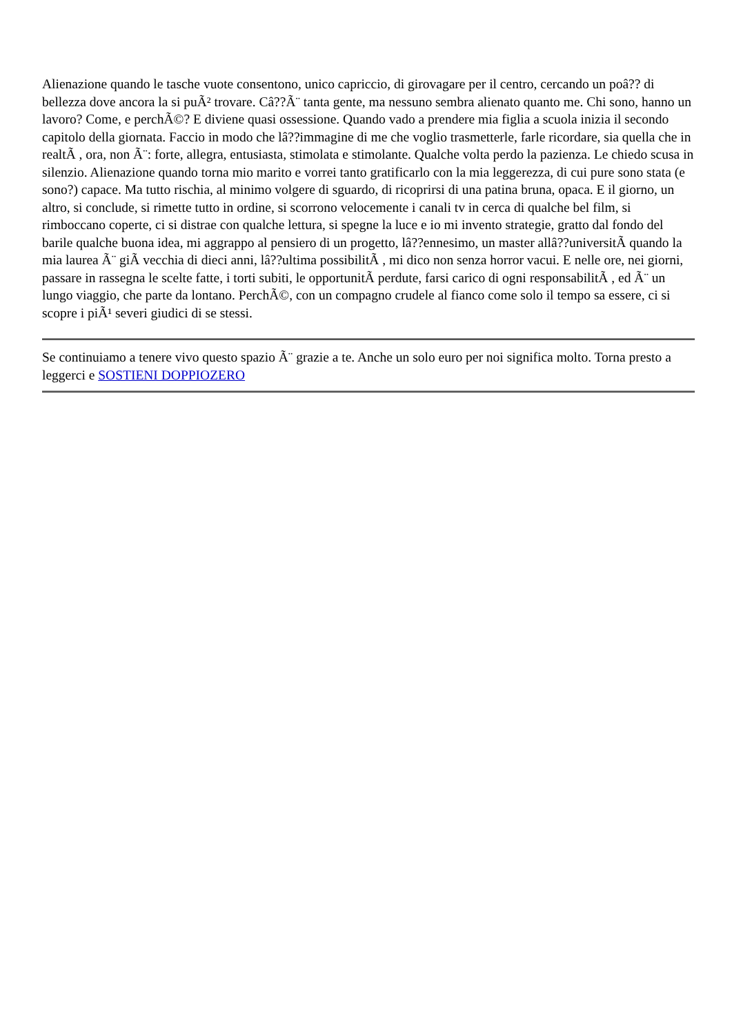Alienazione quando le tasche vuote consentono, unico capriccio, di girovagare per il centro, cercando un poâ?? di bellezza dove ancora la si puÃ² trovare. Câ??Ã¨ tanta gente, ma nessuno sembra alienato quanto me. Chi sono, hanno un lavoro? Come, e perchÃ©? E diviene quasi ossessione. Quando vado a prendere mia figlia a scuola inizia il secondo capitolo della giornata. Faccio in modo che lâ??immagine di me che voglio trasmetterle, farle ricordare, sia quella che in realtÃ , ora, non Ã¨: forte, allegra, entusiasta, stimolata e stimolante. Qualche volta perdo la pazienza. Le chiedo scusa in silenzio. Alienazione quando torna mio marito e vorrei tanto gratificarlo con la mia leggerezza, di cui pure sono stata (e sono?) capace. Ma tutto rischia, al minimo volgere di sguardo, di ricoprirsi di una patina bruna, opaca. E il giorno, un altro, si conclude, si rimette tutto in ordine, si scorrono velocemente i canali tv in cerca di qualche bel film, si rimboccano coperte, ci si distrae con qualche lettura, si spegne la luce e io mi invento strategie, gratto dal fondo del barile qualche buona idea, mi aggrappo al pensiero di un progetto, lâ??ennesimo, un master allâ??universitÃ quando la mia laurea Ã¨ giÃ vecchia di dieci anni, lâ??ultima possibilitÃ , mi dico non senza horror vacui. E nelle ore, nei giorni, passare in rassegna le scelte fatte, i torti subiti, le opportunitÃ perdute, farsi carico di ogni responsabilitÃ , ed Ã¨ un lungo viaggio, che parte da lontano. PerchÃ©, con un compagno crudele al fianco come solo il tempo sa essere, ci si scopre i piÃ¹ severi giudici di se stessi.
Se continuiamo a tenere vivo questo spazio Ã¨ grazie a te. Anche un solo euro per noi significa molto. Torna presto a leggerci e SOSTIENI DOPPIOZERO